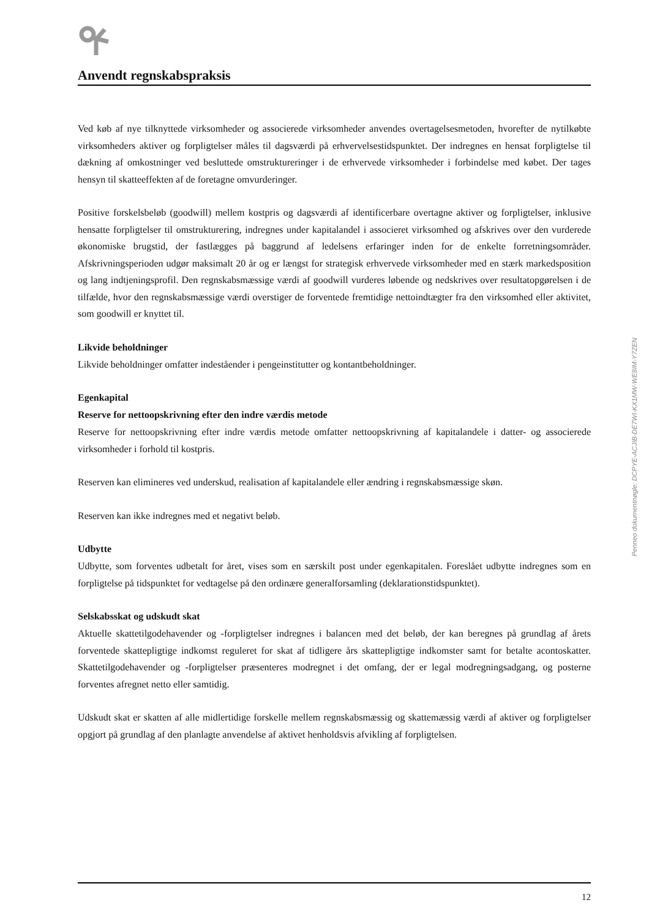Anvendt regnskabspraksis
Ved køb af nye tilknyttede virksomheder og associerede virksomheder anvendes overtagelsesmetoden, hvorefter de nytilkøbte virksomheders aktiver og forpligtelser måles til dagsværdi på erhvervelsestidspunktet. Der indregnes en hensat forpligtelse til dækning af omkostninger ved besluttede omstruktureringer i de erhvervede virksomheder i forbindelse med købet. Der tages hensyn til skatteeffekten af de foretagne omvurderinger.
Positive forskelsbeløb (goodwill) mellem kostpris og dagsværdi af identificerbare overtagne aktiver og forpligtelser, inklusive hensatte forpligtelser til omstrukturering, indregnes under kapitalandel i associeret virksomhed og afskrives over den vurderede økonomiske brugstid, der fastlægges på baggrund af ledelsens erfaringer inden for de enkelte forretningsområder. Afskrivningsperioden udgør maksimalt 20 år og er længst for strategisk erhvervede virksomheder med en stærk markedsposition og lang indtjeningsprofil. Den regnskabsmæssige værdi af goodwill vurderes løbende og nedskrives over resultatopgørelsen i de tilfælde, hvor den regnskabsmæssige værdi overstiger de forventede fremtidige nettoindtægter fra den virksomhed eller aktivitet, som goodwill er knyttet til.
Likvide beholdninger
Likvide beholdninger omfatter indeståender i pengeinstitutter og kontantbeholdninger.
Egenkapital
Reserve for nettoopskrivning efter den indre værdis metode
Reserve for nettoopskrivning efter indre værdis metode omfatter nettoopskrivning af kapitalandele i datter- og associerede virksomheder i forhold til kostpris.
Reserven kan elimineres ved underskud, realisation af kapitalandele eller ændring i regnskabsmæssige skøn.
Reserven kan ikke indregnes med et negativt beløb.
Udbytte
Udbytte, som forventes udbetalt for året, vises som en særskilt post under egenkapitalen. Foreslået udbytte indregnes som en forpligtelse på tidspunktet for vedtagelse på den ordinære generalforsamling (deklarationstidspunktet).
Selskabsskat og udskudt skat
Aktuelle skattetilgodehavender og -forpligtelser indregnes i balancen med det beløb, der kan beregnes på grundlag af årets forventede skattepligtige indkomst reguleret for skat af tidligere års skattepligtige indkomster samt for betalte acontoskatter. Skattetilgodehavender og -forpligtelser præsenteres modregnet i det omfang, der er legal modregningsadgang, og posterne forventes afregnet netto eller samtidig.
Udskudt skat er skatten af alle midlertidige forskelle mellem regnskabsmæssig og skattemæssig værdi af aktiver og forpligtelser opgjort på grundlag af den planlagte anvendelse af aktivet henholdsvis afvikling af forpligtelsen.
Penneo dokumentnøgle: DCPYE-ACJIB-DE7WI-KX1MW-WE8IM-Y7ZEN
12